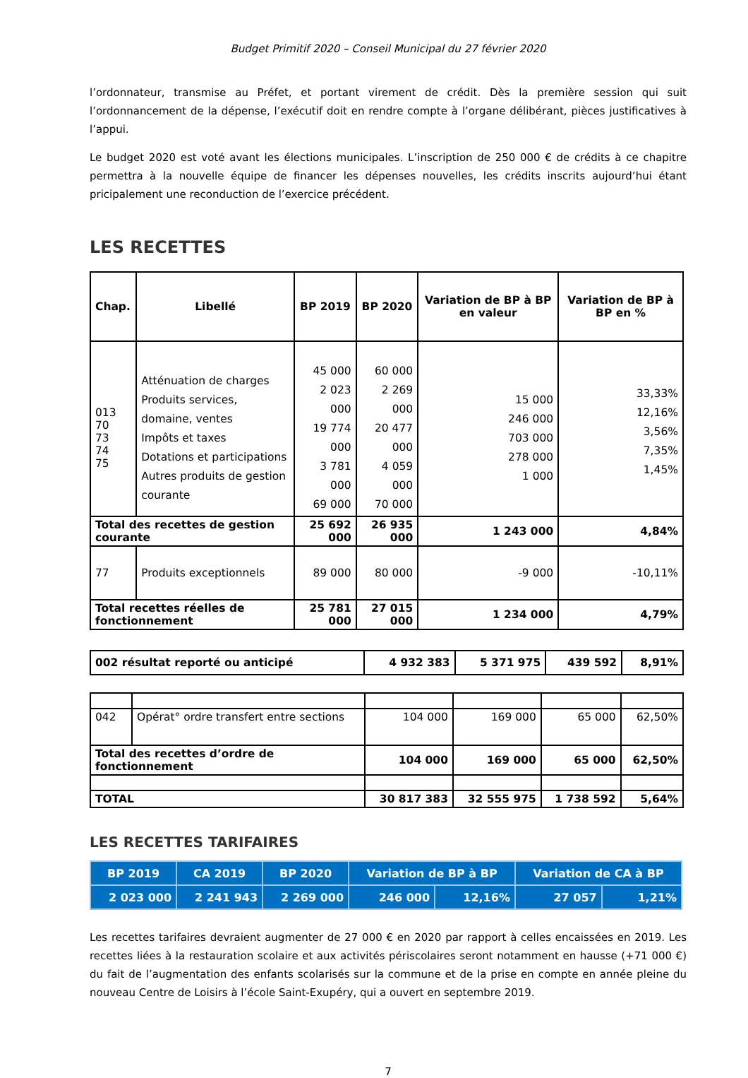Budget Primitif 2020 – Conseil Municipal du 27 février 2020
l’ordonnateur, transmise au Préfet, et portant virement de crédit. Dès la première session qui suit l’ordonnancement de la dépense, l’exécutif doit en rendre compte à l’organe délibérant, pièces justificatives à l’appui.
Le budget 2020 est voté avant les élections municipales. L’inscription de 250 000 € de crédits à ce chapitre permettra à la nouvelle équipe de financer les dépenses nouvelles, les crédits inscrits aujourd’hui étant pricipalement une reconduction de l’exercice précédent.
LES RECETTES
| Chap. | Libellé | BP 2019 | BP 2020 | Variation de BP à BP en valeur | Variation de BP à BP en % |
| --- | --- | --- | --- | --- | --- |
| 013 70 73 74 75 | Atténuation de charges Produits services, domaine, ventes Impôts et taxes Dotations et participations Autres produits de gestion courante | 45 000 2 023 000 19 774 000 3 781 000 69 000 | 60 000 2 269 000 20 477 000 4 059 000 70 000 | 15 000 246 000 703 000 278 000 1 000 | 33,33% 12,16% 3,56% 7,35% 1,45% |
| Total des recettes de gestion courante | | 25 692 000 | 26 935 000 | 1 243 000 | 4,84% |
| 77 | Produits exceptionnels | 89 000 | 80 000 | -9 000 | -10,11% |
| Total recettes réelles de fonctionnement | | 25 781 000 | 27 015 000 | 1 234 000 | 4,79% |
| 002 résultat reporté ou anticipé | 4 932 383 | 5 371 975 | 439 592 | 8,91% |
| 042 | Opérat° ordre transfert entre sections | 104 000 | 169 000 | 65 000 | 62,50% |
| Total des recettes d’ordre de fonctionnement | | 104 000 | 169 000 | 65 000 | 62,50% |
| TOTAL | | 30 817 383 | 32 555 975 | 1 738 592 | 5,64% |
LES RECETTES TARIFAIRES
| BP 2019 | CA 2019 | BP 2020 | Variation de BP à BP | | Variation de CA à BP | |
| 2 023 000 | 2 241 943 | 2 269 000 | 246 000 | 12,16% | 27 057 | 1,21% |
Les recettes tarifaires devraient augmenter de 27 000 € en 2020 par rapport à celles encaissées en 2019. Les recettes liées à la restauration scolaire et aux activités périscolaires seront notamment en hausse (+71 000 €) du fait de l’augmentation des enfants scolarisés sur la commune et de la prise en compte en année pleine du nouveau Centre de Loisirs à l’école Saint-Exupéry, qui a ouvert en septembre 2019.
7